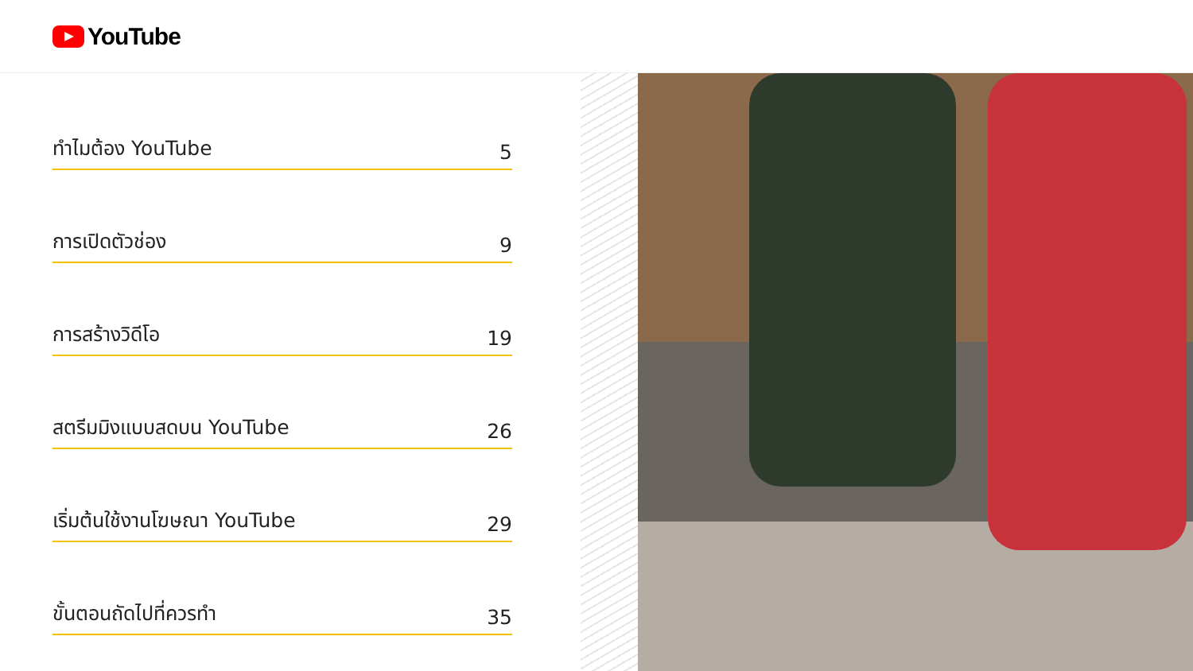YouTube
ทำไมต้อง YouTube 5
การเปิดตัวช่อง 9
การสร้างวิดีโอ 19
สตรีมมิงแบบสดบน YouTube 26
เริ่มต้นใช้งานโฆษณา YouTube 29
ขั้นตอนถัดไปที่ควรทำ 35